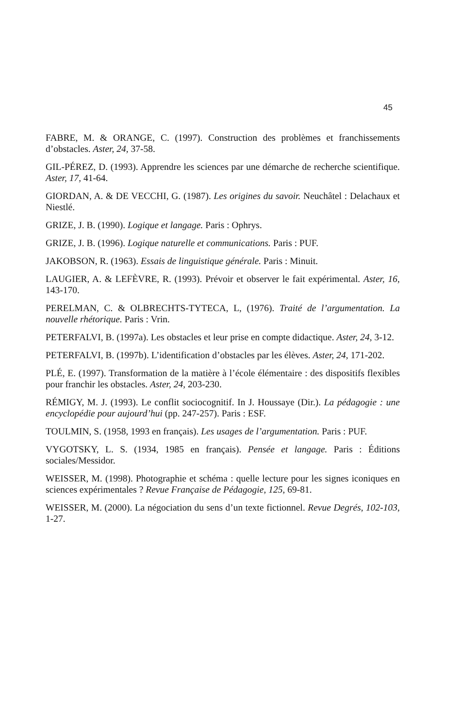45
FABRE, M. & ORANGE, C. (1997). Construction des problèmes et franchissements d’obstacles. Aster, 24, 37-58.
GIL-PÉREZ, D. (1993). Apprendre les sciences par une démarche de recherche scientifique. Aster, 17, 41-64.
GIORDAN, A. & DE VECCHI, G. (1987). Les origines du savoir. Neuchâtel : Delachaux et Niestlé.
GRIZE, J. B. (1990). Logique et langage. Paris : Ophrys.
GRIZE, J. B. (1996). Logique naturelle et communications. Paris : PUF.
JAKOBSON, R. (1963). Essais de linguistique générale. Paris : Minuit.
LAUGIER, A. & LEFÈVRE, R. (1993). Prévoir et observer le fait expérimental. Aster, 16, 143-170.
PERELMAN, C. & OLBRECHTS-TYTECA, L, (1976). Traité de l’argumentation. La nouvelle rhétorique. Paris : Vrin.
PETERFALVI, B. (1997a). Les obstacles et leur prise en compte didactique. Aster, 24, 3-12.
PETERFALVI, B. (1997b). L’identification d’obstacles par les élèves. Aster, 24, 171-202.
PLÉ, E. (1997). Transformation de la matière à l’école élémentaire : des dispositifs flexibles pour franchir les obstacles. Aster, 24, 203-230.
RÉMIGY, M. J. (1993). Le conflit sociocognitif. In J. Houssaye (Dir.). La pédagogie : une encyclopédie pour aujourd’hui (pp. 247-257). Paris : ESF.
TOULMIN, S. (1958, 1993 en français). Les usages de l’argumentation. Paris : PUF.
VYGOTSKY, L. S. (1934, 1985 en français). Pensée et langage. Paris : Éditions sociales/Messidor.
WEISSER, M. (1998). Photographie et schéma : quelle lecture pour les signes iconiques en sciences expérimentales ? Revue Française de Pédagogie, 125, 69-81.
WEISSER, M. (2000). La négociation du sens d’un texte fictionnel. Revue Degrés, 102-103, 1-27.